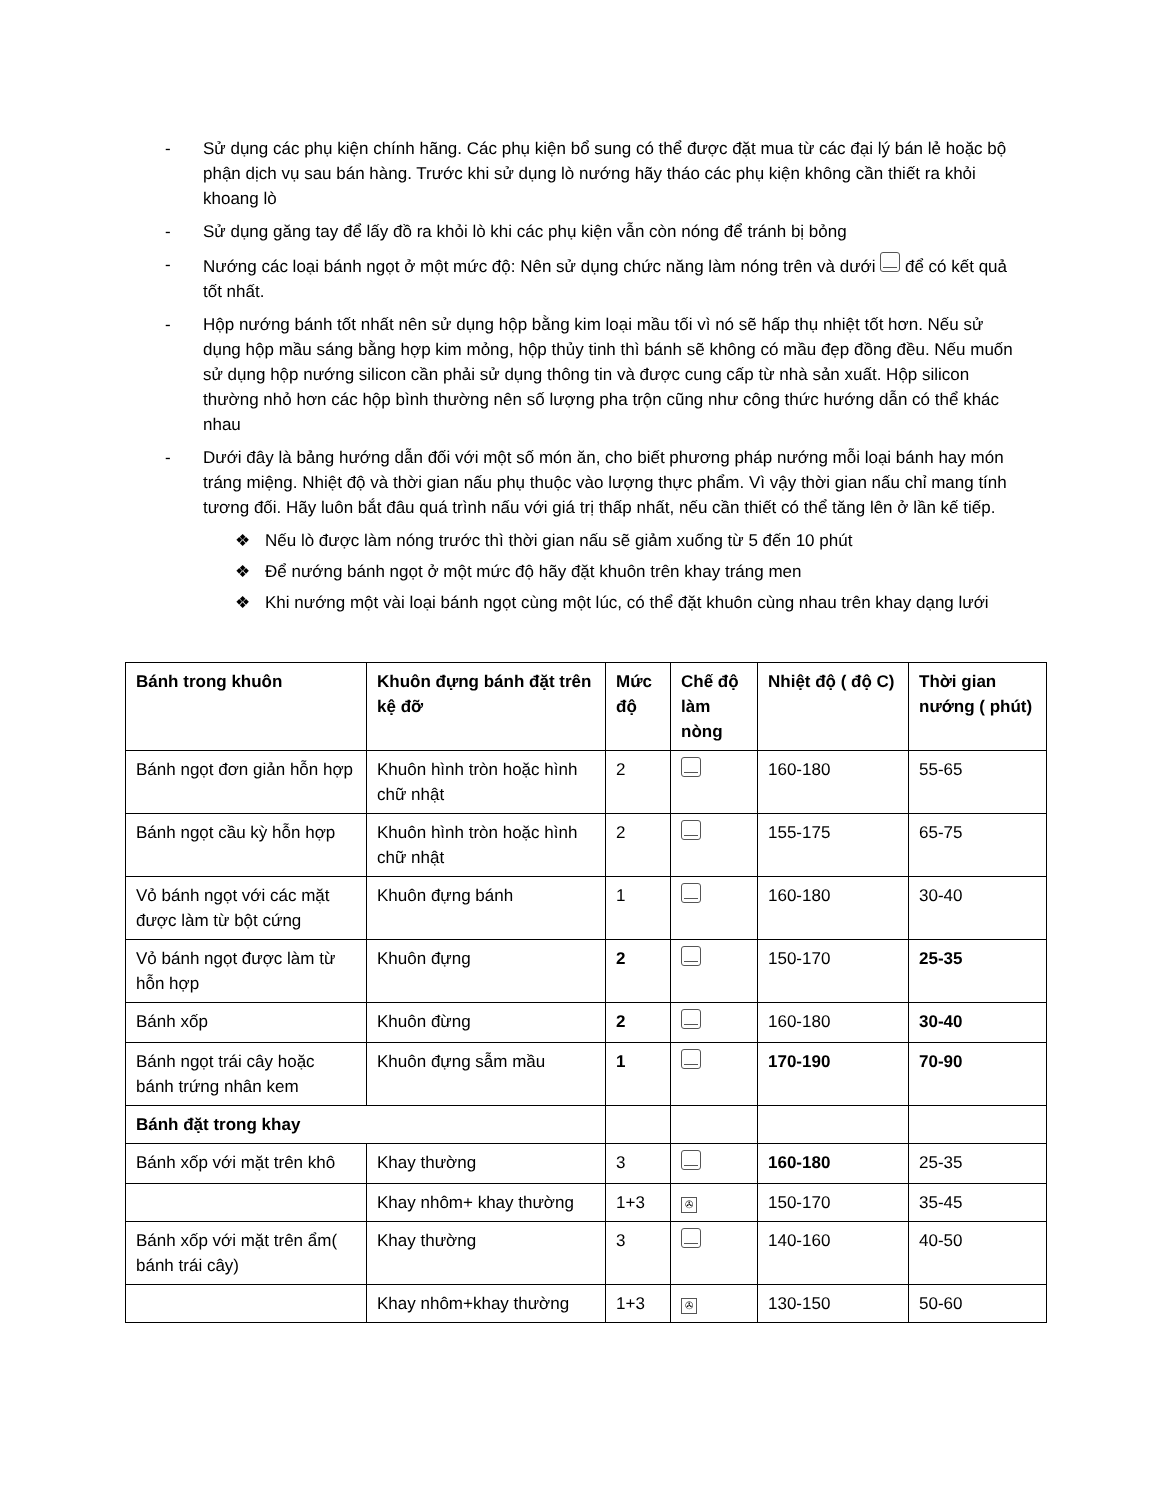- Sử dụng các phụ kiện chính hãng. Các phụ kiện bổ sung có thể được đặt mua từ các đại lý bán lẻ hoặc bộ phận dịch vụ sau bán hàng. Trước khi sử dụng lò nướng hãy tháo các phụ kiện không cần thiết ra khỏi khoang lò
- Sử dụng găng tay để lấy đồ ra khỏi lò khi các phụ kiện vẫn còn nóng để tránh bị bỏng
- Nướng các loại bánh ngọt ở một mức độ: Nên sử dụng chức năng làm nóng trên và dưới để có kết quả tốt nhất.
- Hộp nướng bánh tốt nhất nên sử dụng hộp bằng kim loại mầu tối vì nó sẽ hấp thụ nhiệt tốt hơn. Nếu sử dụng hộp mầu sáng bằng hợp kim mỏng, hộp thủy tinh thì bánh sẽ không có mầu đẹp đồng đều. Nếu muốn sử dụng hộp nướng silicon cần phải sử dụng thông tin và được cung cấp từ nhà sản xuất. Hộp silicon thường nhỏ hơn các hộp bình thường nên số lượng pha trộn cũng như công thức hướng dẫn có thể khác nhau
- Dưới đây là bảng hướng dẫn đối với một số món ăn, cho biết phương pháp nướng mỗi loại bánh hay món tráng miệng. Nhiệt độ và thời gian nấu phụ thuộc vào lượng thực phẩm. Vì vậy thời gian nấu chỉ mang tính tương đối. Hãy luôn bắt đâu quá trình nấu với giá trị thấp nhất, nếu cần thiết có thể tăng lên ở lần kế tiếp.
❖ Nếu lò được làm nóng trước thì thời gian nấu sẽ giảm xuống từ 5 đến 10 phút
❖ Để nướng bánh ngọt ở một mức độ hãy đặt khuôn trên khay tráng men
❖ Khi nướng một vài loại bánh ngọt cùng một lúc, có thể đặt khuôn cùng nhau trên khay dạng lưới
| Bánh trong khuôn | Khuôn đựng bánh đặt trên kệ đỡ | Mức độ | Chế độ làm nòng | Nhiệt độ ( độ C) | Thời gian nướng ( phút) |
| --- | --- | --- | --- | --- | --- |
| Bánh ngọt đơn giản hỗn hợp | Khuôn hình tròn hoặc hình chữ nhật | 2 | | 160-180 | 55-65 |
| Bánh ngọt cầu kỳ hỗn hợp | Khuôn hình tròn hoặc hình chữ nhật | 2 | | 155-175 | 65-75 |
| Vỏ bánh ngọt với các mặt được làm từ bột cứng | Khuôn đựng bánh | 1 | | 160-180 | 30-40 |
| Vỏ bánh ngọt được làm từ hỗn hợp | Khuôn đựng | 2 | | 150-170 | 25-35 |
| Bánh xốp | Khuôn đừng | 2 | | 160-180 | 30-40 |
| Bánh ngọt trái cây hoặc bánh trứng nhân kem | Khuôn đựng sẫm mầu | 1 | | 170-190 | 70-90 |
| Bánh đặt trong khay | | | | | |
| Bánh xốp với mặt trên khô | Khay thường | 3 | | 160-180 | 25-35 |
| | Khay nhôm+ khay thường | 1+3 | ✇ | 150-170 | 35-45 |
| Bánh xốp với mặt trên ẩm( bánh trái cây) | Khay thường | 3 | | 140-160 | 40-50 |
| | Khay nhôm+khay thường | 1+3 | ✇ | 130-150 | 50-60 |